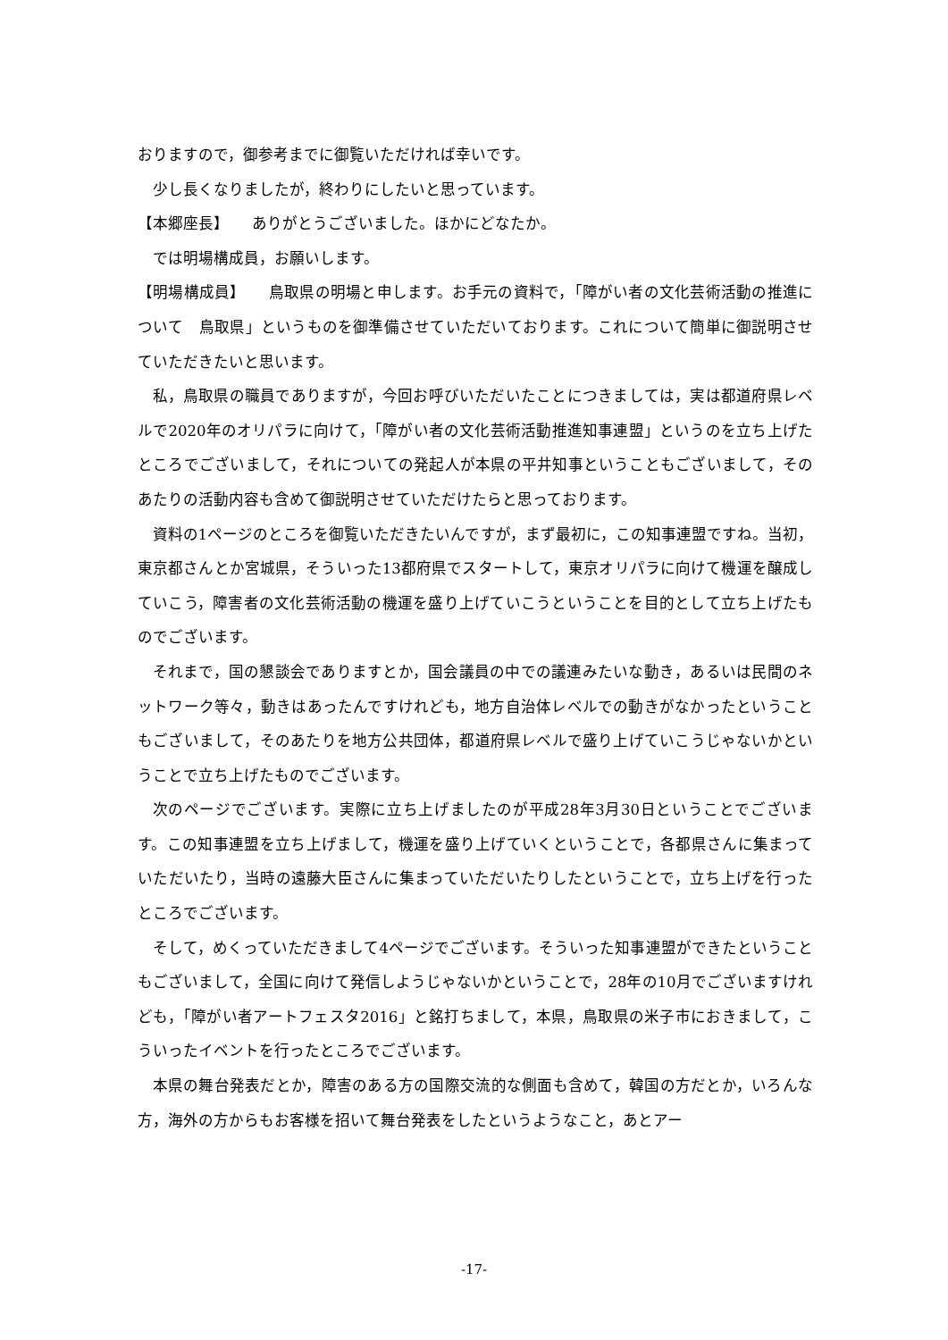おりますので，御参考までに御覧いただければ幸いです。
少し長くなりましたが，終わりにしたいと思っています。
【本郷座長】　　ありがとうございました。ほかにどなたか。
では明場構成員，お願いします。
【明場構成員】　　鳥取県の明場と申します。お手元の資料で，「障がい者の文化芸術活動の推進について　鳥取県」というものを御準備させていただいております。これについて簡単に御説明させていただきたいと思います。
私，鳥取県の職員でありますが，今回お呼びいただいたことにつきましては，実は都道府県レベルで2020年のオリパラに向けて，「障がい者の文化芸術活動推進知事連盟」というのを立ち上げたところでございまして，それについての発起人が本県の平井知事ということもございまして，そのあたりの活動内容も含めて御説明させていただけたらと思っております。
資料の1ページのところを御覧いただきたいんですが，まず最初に，この知事連盟ですね。当初，東京都さんとか宮城県，そういった13都府県でスタートして，東京オリパラに向けて機運を醸成していこう，障害者の文化芸術活動の機運を盛り上げていこうということを目的として立ち上げたものでございます。
それまで，国の懇談会でありますとか，国会議員の中での議連みたいな動き，あるいは民間のネットワーク等々，動きはあったんですけれども，地方自治体レベルでの動きがなかったということもございまして，そのあたりを地方公共団体，都道府県レベルで盛り上げていこうじゃないかということで立ち上げたものでございます。
次のページでございます。実際に立ち上げましたのが平成28年3月30日ということでございます。この知事連盟を立ち上げまして，機運を盛り上げていくということで，各都県さんに集まっていただいたり，当時の遠藤大臣さんに集まっていただいたりしたということで，立ち上げを行ったところでございます。
そして，めくっていただきまして4ページでございます。そういった知事連盟ができたということもございまして，全国に向けて発信しようじゃないかということで，28年の10月でございますけれども，「障がい者アートフェスタ2016」と銘打ちまして，本県，鳥取県の米子市におきまして，こういったイベントを行ったところでございます。
本県の舞台発表だとか，障害のある方の国際交流的な側面も含めて，韓国の方だとか，いろんな方，海外の方からもお客様を招いて舞台発表をしたというようなこと，あとアー
-17-